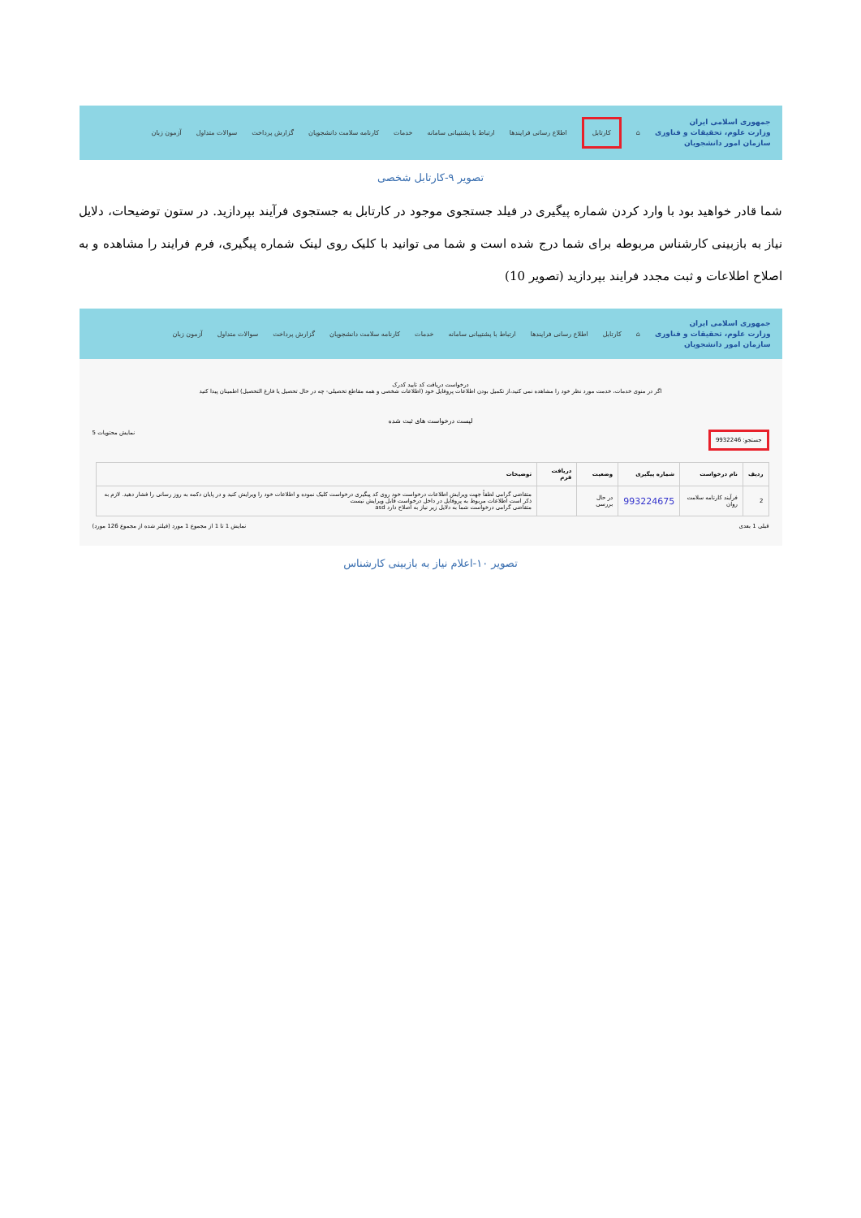جمهوری اسلامی ایران
وزارت علوم، تحقیقات و فناوری
سازمان امور دانشجویان
⌂ کارتابل اطلاع رسانی فرایندها ارتباط با پشتیبانی سامانه خدمات کارنامه سلامت دانشجویان گزارش پرداخت سوالات متداول آزمون زبان
تصویر ۹-کارتابل شخصی
شما قادر خواهید بود با وارد کردن شماره پیگیری در فیلد جستجوی موجود در کارتابل به جستجوی فرآیند بپردازید. در ستون توضیحات، دلایل نیاز به بازبینی کارشناس مربوطه برای شما درج شده است و شما می توانید با کلیک روی لینک شماره پیگیری، فرم فرایند را مشاهده و به اصلاح اطلاعات و ثبت مجدد فرایند بپردازید (تصویر 10)
جمهوری اسلامی ایران
وزارت علوم، تحقیقات و فناوری
سازمان امور دانشجویان
⌂ کارتابل اطلاع رسانی فرایندها ارتباط با پشتیبانی سامانه خدمات کارنامه سلامت دانشجویان گزارش پرداخت سوالات متداول آزمون زبان
درخواست دریافت کد تایید کدرک
اگر در منوی خدمات، خدمت مورد نظر خود را مشاهده نمی کنید،از تکمیل بودن اطلاعات پروفایل خود (اطلاعات شخصی و همه مقاطع تحصیلی- چه در حال تحصیل یا فارغ التحصیل) اطمینان پیدا کنید
لیست درخواست های ثبت شده
جستجو: 9932246 نمایش محتویات 5
| ردیف | نام درخواست | شماره پیگیری | وضعیت | دریافت فرم | توضیحات |
| --- | --- | --- | --- | --- | --- |
| 2 | فرآیند کارنامه سلامت روان | 993224675 | در حال بررسی | | متقاضی گرامی لطفاً جهت ویرایش اطلاعات درخواست خود روی کد پیگیری درخواست کلیک نموده و اطلاعات خود را ویرایش کنید و در پایان دکمه به روز رسانی را فشار دهید. لازم به ذکر است اطلاعات مربوط به پروفایل در داخل درخواست قابل ویرایش نیست متقاضی گرامی درخواست شما به دلایل زیر نیاز به اصلاح دارد asd |
قبلی 1 بعدی نمایش 1 تا 1 از مجموع 1 مورد (فیلتر شده از مجموع 126 مورد)
تصویر ۱۰-اعلام نیاز به بازبینی کارشناس